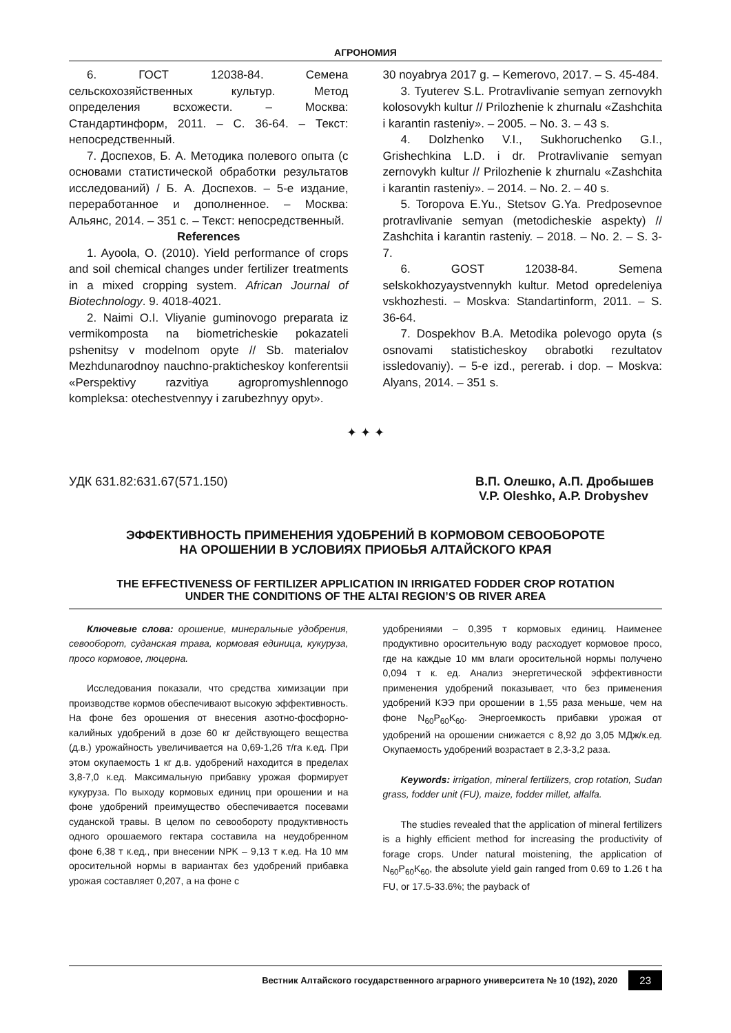АГРОНОМИЯ
6. ГОСТ 12038-84. Семена сельскохозяйственных культур. Метод определения всхожести. – Москва: Стандартинформ, 2011. – С. 36-64. – Текст: непосредственный.
7. Доспехов, Б. А. Методика полевого опыта (с основами статистической обработки результатов исследований) / Б. А. Доспехов. – 5-е издание, переработанное и дополненное. – Москва: Альянс, 2014. – 351 с. – Текст: непосредственный.
References
1. Ayoola, O. (2010). Yield performance of crops and soil chemical changes under fertilizer treatments in a mixed cropping system. African Journal of Biotechnology. 9. 4018-4021.
2. Naimi O.I. Vliyanie guminovogo preparata iz vermikomposta na biometricheskie pokazateli pshenitsy v modelnom opyte // Sb. materialov Mezhdunarodnoy nauchno-prakticheskoy konferentsii «Perspektivy razvitiya agropromyshlennogo kompleksa: otechestvennyy i zarubezhnyy opyt».
30 noyabrya 2017 g. – Kemerovo, 2017. – S. 45-484.
3. Tyuterev S.L. Protravlivanie semyan zernovykh kolosovykh kultur // Prilozhenie k zhurnalu «Zashchita i karantin rasteniy». – 2005. – No. 3. – 43 s.
4. Dolzhenko V.I., Sukhoruchenko G.I., Grishechkina L.D. i dr. Protravlivanie semyan zernovykh kultur // Prilozhenie k zhurnalu «Zashchita i karantin rasteniy». – 2014. – No. 2. – 40 s.
5. Toropova E.Yu., Stetsov G.Ya. Predposevnoe protravlivanie semyan (metodicheskie aspekty) // Zashchita i karantin rasteniy. – 2018. – No. 2. – S. 3-7.
6. GOST 12038-84. Semena selskokhozyaystvennykh kultur. Metod opredeleniya vskhozhesti. – Moskva: Standartinform, 2011. – S. 36-64.
7. Dospekhov B.A. Metodika polevogo opyta (s osnovami statisticheskoy obrabotki rezultatov issledovaniy). – 5-e izd., pererab. i dop. – Moskva: Alyans, 2014. – 351 s.
✦ ✦ ✦
УДК 631.82:631.67(571.150) В.П. Олешко, А.П. Дробышев
V.P. Oleshko, A.P. Drobyshev
ЭФФЕКТИВНОСТЬ ПРИМЕНЕНИЯ УДОБРЕНИЙ В КОРМОВОМ СЕВООБОРОТЕ
НА ОРОШЕНИИ В УСЛОВИЯХ ПРИОБЬЯ АЛТАЙСКОГО КРАЯ
THE EFFECTIVENESS OF FERTILIZER APPLICATION IN IRRIGATED FODDER CROP ROTATION
UNDER THE CONDITIONS OF THE ALTAI REGION’S OB RIVER AREA
Ключевые слова: орошение, минеральные удобрения, севооборот, суданская трава, кормовая единица, кукуруза, просо кормовое, люцерна.
Исследования показали, что средства химизации при производстве кормов обеспечивают высокую эффективность. На фоне без орошения от внесения азотно-фосфорно-калийных удобрений в дозе 60 кг действующего вещества (д.в.) урожайность увеличивается на 0,69-1,26 т/га к.ед. При этом окупаемость 1 кг д.в. удобрений находится в пределах 3,8-7,0 к.ед. Максимальную прибавку урожая формирует кукуруза. По выходу кормовых единиц при орошении и на фоне удобрений преимущество обеспечивается посевами суданской травы. В целом по севообороту продуктивность одного орошаемого гектара составила на неудобренном фоне 6,38 т к.ед., при внесении NPK – 9,13 т к.ед. На 10 мм оросительной нормы в вариантах без удобрений прибавка урожая составляет 0,207, а на фоне с
удобрениями – 0,395 т кормовых единиц. Наименее продуктивно оросительную воду расходует кормовое просо, где на каждые 10 мм влаги оросительной нормы получено 0,094 т к. ед. Анализ энергетической эффективности применения удобрений показывает, что без применения удобрений КЭЭ при орошении в 1,55 раза меньше, чем на фоне N<sub>60</sub>P<sub>60</sub>K<sub>60</sub>. Энергоемкость прибавки урожая от удобрений на орошении снижается с 8,92 до 3,05 МДж/к.ед. Окупаемость удобрений возрастает в 2,3-3,2 раза.
Keywords: irrigation, mineral fertilizers, crop rotation, Sudan grass, fodder unit (FU), maize, fodder millet, alfalfa.
The studies revealed that the application of mineral fertilizers is a highly efficient method for increasing the productivity of forage crops. Under natural moistening, the application of N<sub>60</sub>P<sub>60</sub>K<sub>60</sub>, the absolute yield gain ranged from 0.69 to 1.26 t ha FU, or 17.5-33.6%; the payback of
Вестник Алтайского государственного аграрного университета № 10 (192), 2020 23